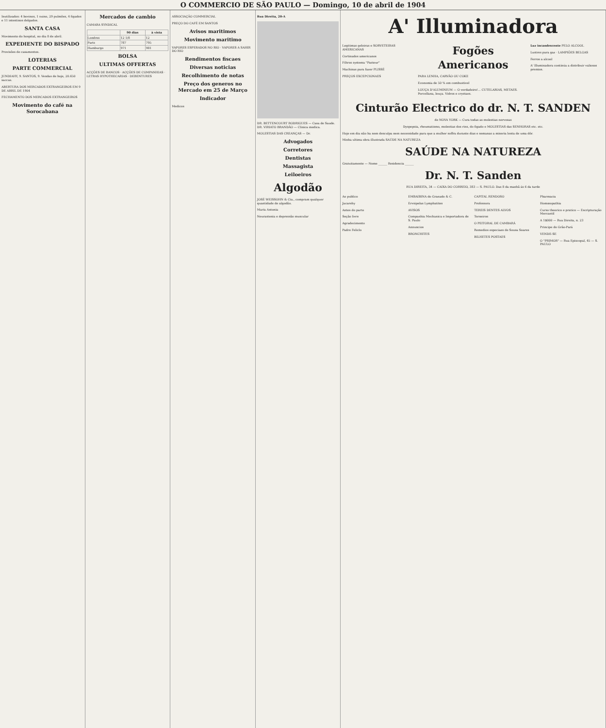O COMMERCIO DE SÃO PAULO — Domingo, 10 de abril de 1904
Inutilizados: 4 bovinos, 1 suino, 29 pulmões, 4 figados e 11 intestinos delgados.
SANTA CASA
Movimento do hospital, no dia 8 de abril.
EXPEDIENTE DO BISPADO
Provisões de casamentos.
LOTERIAS
PARTE COMMERCIAL
JUNDIAHY, 9. SANTOS, 9. Vendas de hoje, 20.650 saccas.
ABERTURA DOS MERCADOS EXTRANGEIROS EM 9 DE ABRIL DE 1904
FECHAMENTO DOS MERCADOS EXTRANGEIROS
Movimento do café na Sorocabana
Mercados de cambio
CAMARA SYNDICAL
| | 90 dias | à vista |
| --- | --- | --- |
| Londres | 12 1/8 | 12 |
| Paris | 787 | 795 |
| Hamburgo | 971 | 981 |
BOLSA
ULTIMAS OFFERTAS
ACÇÕES DE BANCOS · ACÇÕES DE COMPANHIAS · LETRAS HYPOTHECARIAS · DEBENTURES
ASSOCIAÇÃO COMMERCIAL
PREÇO DO CAFÉ EM SANTOS
Avisos maritimos
Movimento maritimo
VAPORES ESPERADOS NO RIO · VAPORES A SAHIR DO RIO
Rendimentos fiscaes
Diversas noticias
Recolhimento de notas
Preço dos generos no Mercado em 25 de Março
Indicador
Medicos
Rua Direita, 20-A
DR. BETTENCOURT RODRIGUES — Casa de Saude. DR. VIRIATO BRANDÃO — Clinica medica.
MOLESTIAS DAS CREANÇAS — Dr.
Advogados
Corretores
Dentistas
Massagista
Leiloeiros
Algodão
JOSÉ WEISSOHN & Cia., compram qualquer quantidade de algodão.
Maria Antonia
Neurastenia e depressão muscular
A' Illuminadora
Legitimas geleiras e SORVETEIRAS AMERICANAS
Cortinados americanos
Filtros systema "Pasteur"
Machinas para fazer PLISSÉ
PREÇOS EXCEPCIONAES
Fogões Americanos
PARA LENHA, CARVÃO OU COKE
Economia de 50 % em combustivel
LOUÇA D'ALUMINIUM — O verdadeiro!... CUTELARIAS, METAES. Porcellana, louça. Vidros e crystaes.
Luz incandescente PELO ALCOOL
Lustres para gaz · LAMPIÕES BELGAS
Ferros a alcool
A' Illuminadora contínúa a distribuir valiosos premios.
Cinturão Electrico do dr. N. T. SANDEN
de NOVA YORK — Cura todas as molestias nervosas
Dyspepsia, rheumatismo, molestias dos rins, do figado e MOLESTIAS das SENHORAS etc. etc.
Hoje em dia não ha nem desculpa nem necessidade para que a mulher soffra durante dias e semanas a miseria lenta de uma dôr.
Minha ultima obra illustrada SAÚDE NA NATUREZA
SAÚDE NA NATUREZA
Gratuitamente — Nome ______ Residencia ______
Dr. N. T. Sanden
RUA DIREITA, 34 — CAIXA DO CORREIO, 383 — S. PAULO. Das 8 da manhã ás 6 da tarde
Ao publico
Jacarehy
Antes do parto
Seção livre
Agradecimento
Padre Feliclo
EMBAIBINA do Granado & C.
Ervsipelas Lymphatites
AVISOS
Companhia Mechanica e Importadora de S. Paulo
Annuncios
BRONCHITES
CAPITAL RENDOSO
Professora
TEREIS DENTES ALVOS
Torneiros
O PEITORAL DE CAMBARÁ
Remedios especiaes de Sousa Soares
BILHETES POSTAES
Pharmacia
Homœopathia
Curso theorico e pratico — Escripturação Mercantil
A 1$000 — Rua Direita, n. 23
Principe do Grão-Pará
VENDE-SE
O "PRIMOR" — Rua Episcopal, 45 — S. PAULO